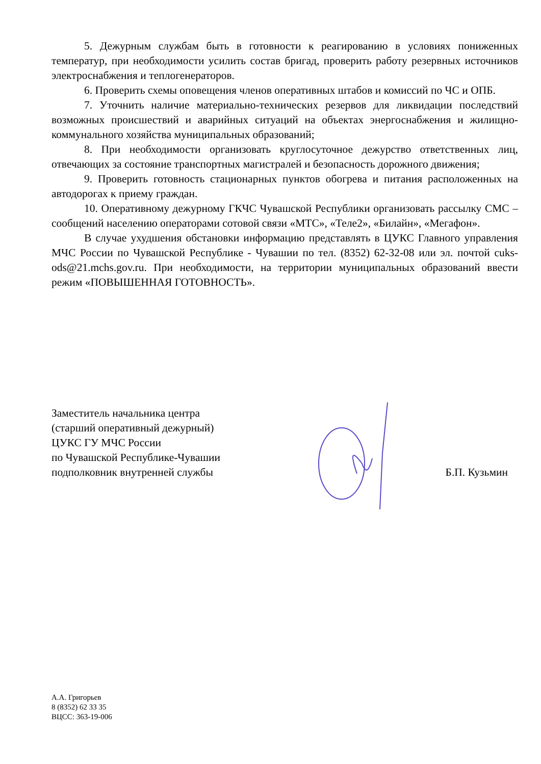5. Дежурным службам быть в готовности к реагированию в условиях пониженных температур, при необходимости усилить состав бригад, проверить работу резервных источников электроснабжения и теплогенераторов.
6. Проверить схемы оповещения членов оперативных штабов и комиссий по ЧС и ОПБ.
7. Уточнить наличие материально-технических резервов для ликвидации последствий возможных происшествий и аварийных ситуаций на объектах энергоснабжения и жилищно-коммунального хозяйства муниципальных образований;
8. При необходимости организовать круглосуточное дежурство ответственных лиц, отвечающих за состояние транспортных магистралей и безопасность дорожного движения;
9. Проверить готовность стационарных пунктов обогрева и питания расположенных на автодорогах к приему граждан.
10. Оперативному дежурному ГКЧС Чувашской Республики организовать рассылку СМС – сообщений населению операторами сотовой связи «МТС», «Теле2», «Билайн», «Мегафон».
В случае ухудшения обстановки информацию представлять в ЦУКС Главного управления МЧС России по Чувашской Республике - Чувашии по тел. (8352) 62-32-08 или эл. почтой cuks-ods@21.mchs.gov.ru. При необходимости, на территории муниципальных образований ввести режим «ПОВЫШЕННАЯ ГОТОВНОСТЬ».
Заместитель начальника центра
(старший оперативный дежурный)
ЦУКС ГУ МЧС России
по Чувашской Республике-Чувашии
подполковник внутренней службы
Б.П. Кузьмин
А.А. Григорьев
8 (8352) 62 33 35
ВЦСС: 363-19-006